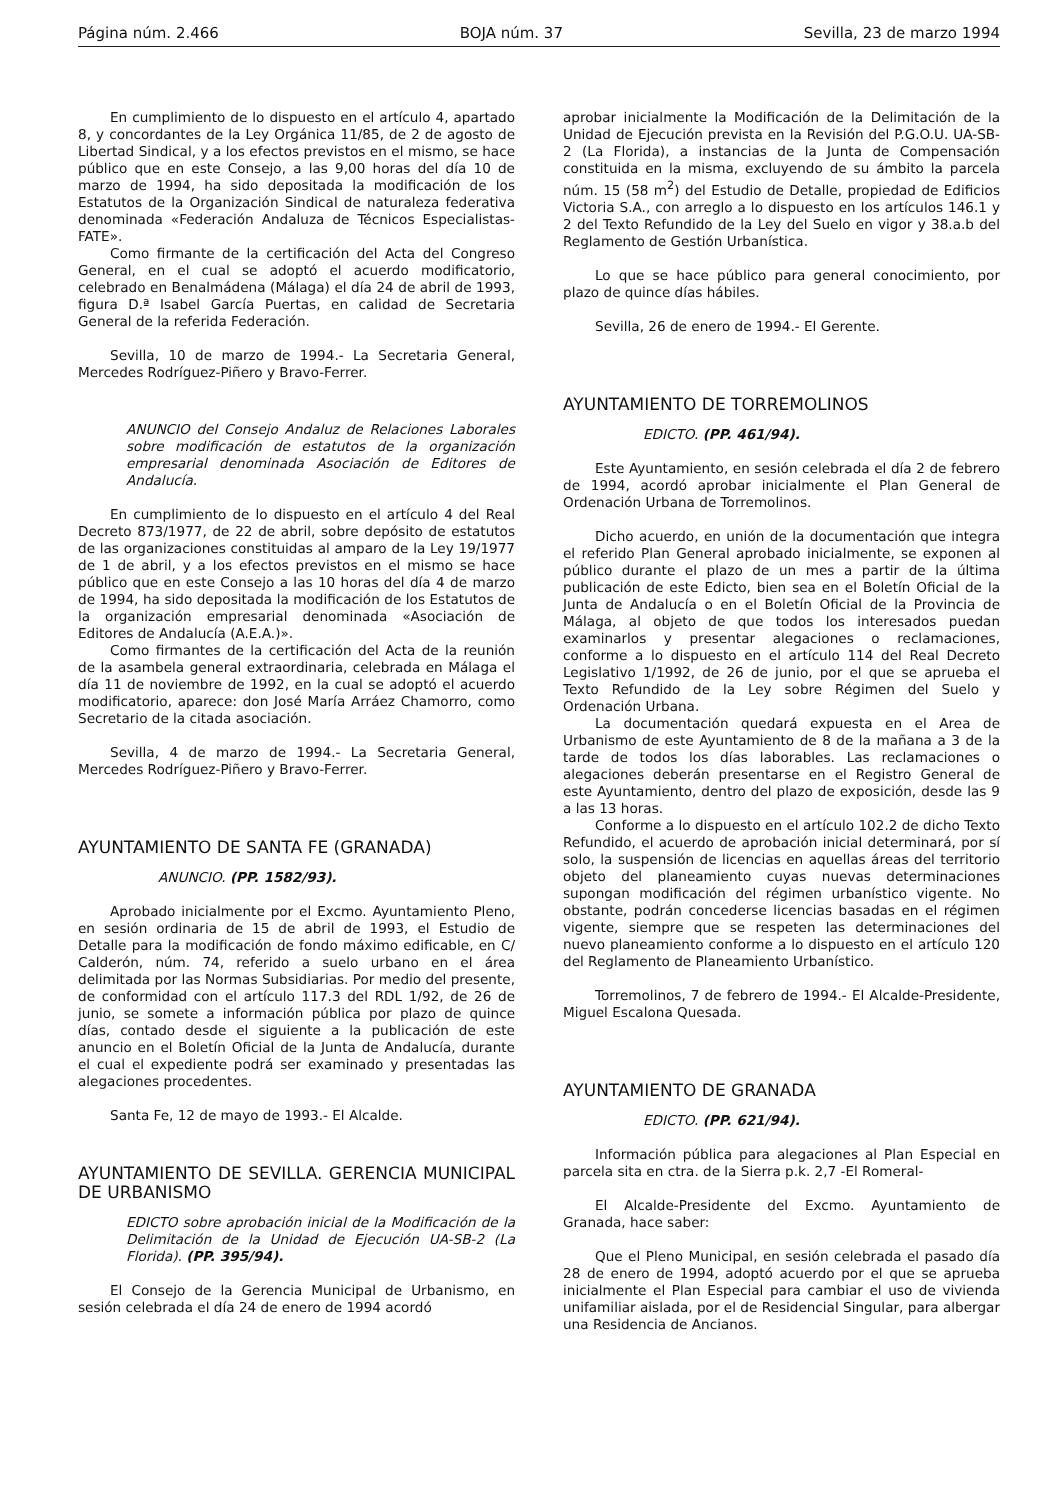Página núm. 2.466 BOJA núm. 37 Sevilla, 23 de marzo 1994
En cumplimiento de lo dispuesto en el artículo 4, apartado 8, y concordantes de la Ley Orgánica 11/85, de 2 de agosto de Libertad Sindical, y a los efectos previstos en el mismo, se hace público que en este Consejo, a las 9,00 horas del día 10 de marzo de 1994, ha sido depositada la modificación de los Estatutos de la Organización Sindical de naturaleza federativa denominada «Federación Andaluza de Técnicos Especialistas-FATE».
Como firmante de la certificación del Acta del Congreso General, en el cual se adoptó el acuerdo modificatorio, celebrado en Benalmádena (Málaga) el día 24 de abril de 1993, figura D.ª Isabel García Puertas, en calidad de Secretaria General de la referida Federación.
Sevilla, 10 de marzo de 1994.- La Secretaria General, Mercedes Rodríguez-Piñero y Bravo-Ferrer.
ANUNCIO del Consejo Andaluz de Relaciones Laborales sobre modificación de estatutos de la organización empresarial denominada Asociación de Editores de Andalucía.
En cumplimiento de lo dispuesto en el artículo 4 del Real Decreto 873/1977, de 22 de abril, sobre depósito de estatutos de las organizaciones constituidas al amparo de la Ley 19/1977 de 1 de abril, y a los efectos previstos en el mismo se hace público que en este Consejo a las 10 horas del día 4 de marzo de 1994, ha sido depositada la modificación de los Estatutos de la organización empresarial denominada «Asociación de Editores de Andalucía (A.E.A.)».
Como firmantes de la certificación del Acta de la reunión de la asambela general extraordinaria, celebrada en Málaga el día 11 de noviembre de 1992, en la cual se adoptó el acuerdo modificatorio, aparece: don José María Arráez Chamorro, como Secretario de la citada asociación.
Sevilla, 4 de marzo de 1994.- La Secretaria General, Mercedes Rodríguez-Piñero y Bravo-Ferrer.
AYUNTAMIENTO DE SANTA FE (GRANADA)
ANUNCIO. (PP. 1582/93).
Aprobado inicialmente por el Excmo. Ayuntamiento Pleno, en sesión ordinaria de 15 de abril de 1993, el Estudio de Detalle para la modificación de fondo máximo edificable, en C/ Calderón, núm. 74, referido a suelo urbano en el área delimitada por las Normas Subsidiarias. Por medio del presente, de conformidad con el artículo 117.3 del RDL 1/92, de 26 de junio, se somete a información pública por plazo de quince días, contado desde el siguiente a la publicación de este anuncio en el Boletín Oficial de la Junta de Andalucía, durante el cual el expediente podrá ser examinado y presentadas las alegaciones procedentes.
Santa Fe, 12 de mayo de 1993.- El Alcalde.
AYUNTAMIENTO DE SEVILLA. GERENCIA MUNICIPAL DE URBANISMO
EDICTO sobre aprobación inicial de la Modificación de la Delimitación de la Unidad de Ejecución UA-SB-2 (La Florida). (PP. 395/94).
El Consejo de la Gerencia Municipal de Urbanismo, en sesión celebrada el día 24 de enero de 1994 acordó
aprobar inicialmente la Modificación de la Delimitación de la Unidad de Ejecución prevista en la Revisión del P.G.O.U. UA-SB-2 (La Florida), a instancias de la Junta de Compensación constituida en la misma, excluyendo de su ámbito la parcela núm. 15 (58 m<sup>2</sup>) del Estudio de Detalle, propiedad de Edificios Victoria S.A., con arreglo a lo dispuesto en los artículos 146.1 y 2 del Texto Refundido de la Ley del Suelo en vigor y 38.a.b del Reglamento de Gestión Urbanística.
Lo que se hace público para general conocimiento, por plazo de quince días hábiles.
Sevilla, 26 de enero de 1994.- El Gerente.
AYUNTAMIENTO DE TORREMOLINOS
EDICTO. (PP. 461/94).
Este Ayuntamiento, en sesión celebrada el día 2 de febrero de 1994, acordó aprobar inicialmente el Plan General de Ordenación Urbana de Torremolinos.
Dicho acuerdo, en unión de la documentación que integra el referido Plan General aprobado inicialmente, se exponen al público durante el plazo de un mes a partir de la última publicación de este Edicto, bien sea en el Boletín Oficial de la Junta de Andalucía o en el Boletín Oficial de la Provincia de Málaga, al objeto de que todos los interesados puedan examinarlos y presentar alegaciones o reclamaciones, conforme a lo dispuesto en el artículo 114 del Real Decreto Legislativo 1/1992, de 26 de junio, por el que se aprueba el Texto Refundido de la Ley sobre Régimen del Suelo y Ordenación Urbana.
La documentación quedará expuesta en el Area de Urbanismo de este Ayuntamiento de 8 de la mañana a 3 de la tarde de todos los días laborables. Las reclamaciones o alegaciones deberán presentarse en el Registro General de este Ayuntamiento, dentro del plazo de exposición, desde las 9 a las 13 horas.
Conforme a lo dispuesto en el artículo 102.2 de dicho Texto Refundido, el acuerdo de aprobación inicial determinará, por sí solo, la suspensión de licencias en aquellas áreas del territorio objeto del planeamiento cuyas nuevas determinaciones supongan modificación del régimen urbanístico vigente. No obstante, podrán concederse licencias basadas en el régimen vigente, siempre que se respeten las determinaciones del nuevo planeamiento conforme a lo dispuesto en el artículo 120 del Reglamento de Planeamiento Urbanístico.
Torremolinos, 7 de febrero de 1994.- El Alcalde-Presidente, Miguel Escalona Quesada.
AYUNTAMIENTO DE GRANADA
EDICTO. (PP. 621/94).
Información pública para alegaciones al Plan Especial en parcela sita en ctra. de la Sierra p.k. 2,7 -El Romeral-
El Alcalde-Presidente del Excmo. Ayuntamiento de Granada, hace saber:
Que el Pleno Municipal, en sesión celebrada el pasado día 28 de enero de 1994, adoptó acuerdo por el que se aprueba inicialmente el Plan Especial para cambiar el uso de vivienda unifamiliar aislada, por el de Residencial Singular, para albergar una Residencia de Ancianos.